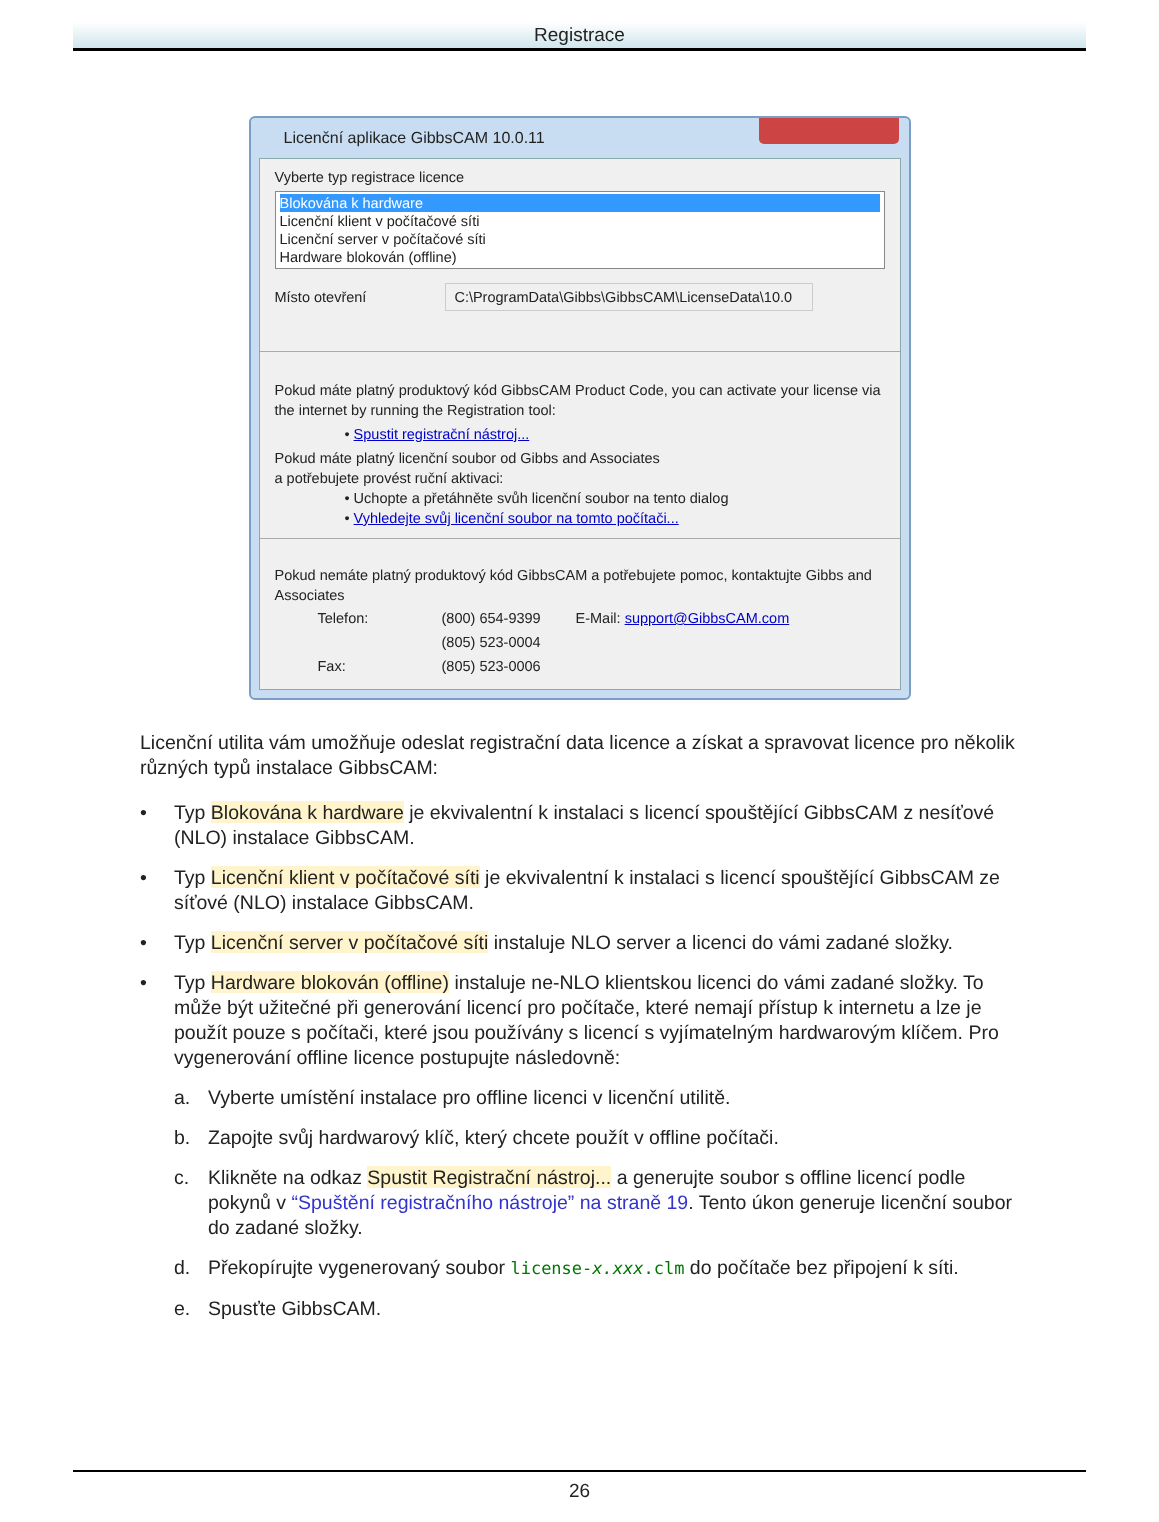Registrace
Licenční aplikace GibbsCAM 10.0.11
Vyberte typ registrace licence
Blokována k hardware
Licenční klient v počítačové síti
Licenční server v počítačové síti
Hardware blokován (offline)
Místo otevření C:\ProgramData\Gibbs\GibbsCAM\LicenseData\10.0
Pokud máte platný produktový kód GibbsCAM Product Code, you can activate your license via the internet by running the Registration tool:
• Spustit registrační nástroj...
Pokud máte platný licenční soubor od Gibbs and Associates
a potřebujete provést ruční aktivaci:
• Uchopte a přetáhněte svůh licenční soubor na tento dialog
• Vyhledejte svůj licenční soubor na tomto počítači...
Pokud nemáte platný produktový kód GibbsCAM a potřebujete pomoc, kontaktujte Gibbs and Associates
| Telefon: | (800) 654-9399 | E-Mail: | support@GibbsCAM.com |
| | (805) 523-0004 | | |
| Fax: | (805) 523-0006 | | |
Licenční utilita vám umožňuje odeslat registrační data licence a získat a spravovat licence pro několik různých typů instalace GibbsCAM:
• Typ Blokována k hardware je ekvivalentní k instalaci s licencí spouštějící GibbsCAM z nesíťové (NLO) instalace GibbsCAM.
• Typ Licenční klient v počítačové síti je ekvivalentní k instalaci s licencí spouštějící GibbsCAM ze síťové (NLO) instalace GibbsCAM.
• Typ Licenční server v počítačové síti instaluje NLO server a licenci do vámi zadané složky.
• Typ Hardware blokován (offline) instaluje ne-NLO klientskou licenci do vámi zadané složky. To může být užitečné při generování licencí pro počítače, které nemají přístup k internetu a lze je použít pouze s počítači, které jsou používány s licencí s vyjímatelným hardwarovým klíčem. Pro vygenerování offline licence postupujte následovně:
a. Vyberte umístění instalace pro offline licenci v licenční utilitě.
b. Zapojte svůj hardwarový klíč, který chcete použít v offline počítači.
c. Klikněte na odkaz Spustit Registrační nástroj... a generujte soubor s offline licencí podle pokynů v “Spuštění registračního nástroje” na straně 19. Tento úkon generuje licenční soubor do zadané složky.
d. Překopírujte vygenerovaný soubor license-x.xxx.clm do počítače bez připojení k síti.
e. Spusťte GibbsCAM.
26